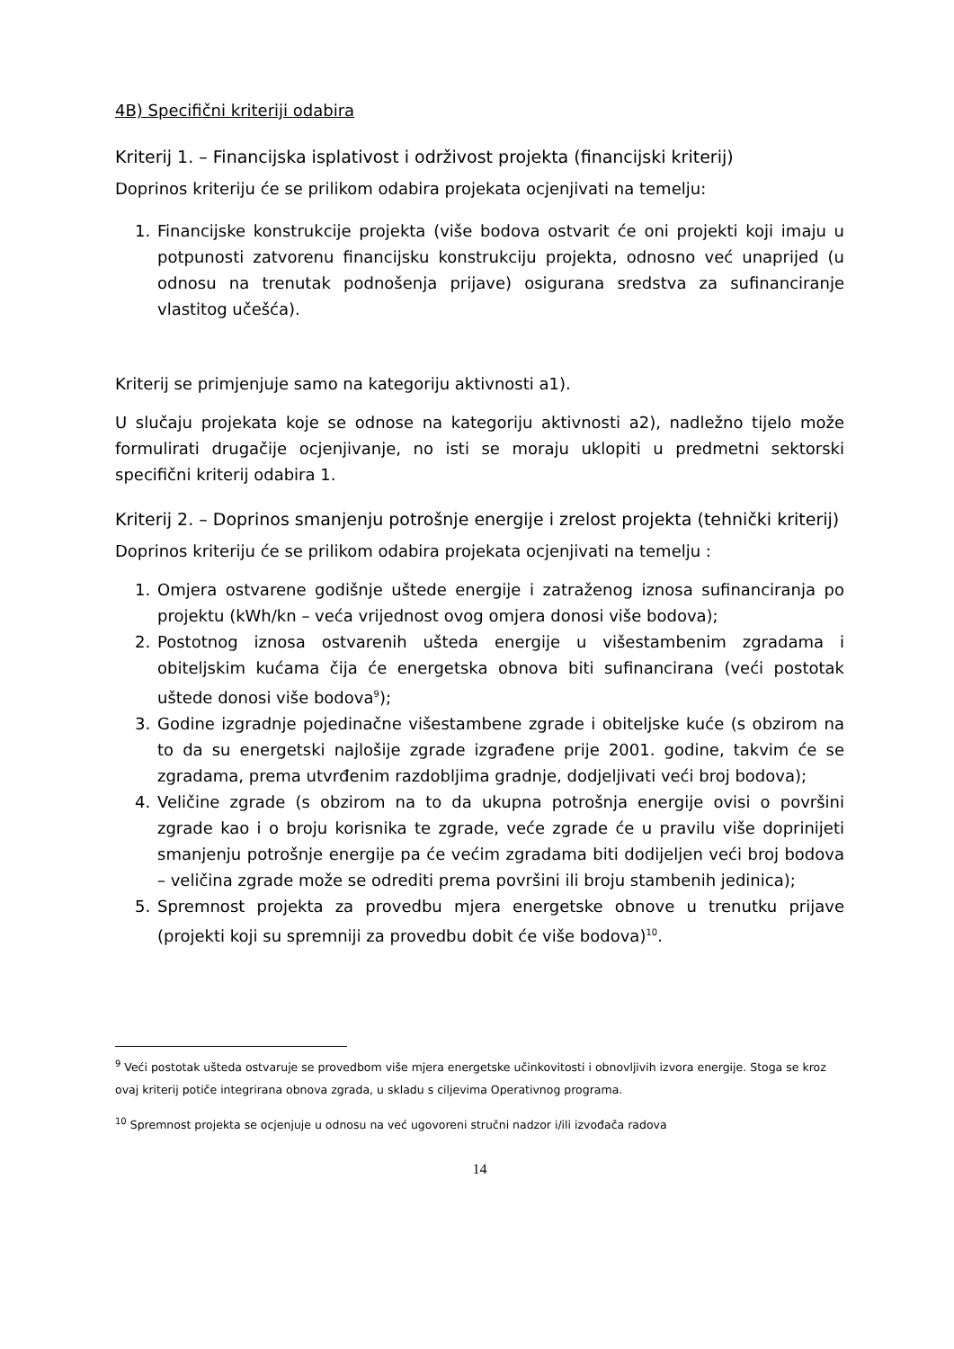4B) Specifični kriteriji odabira
Kriterij 1. – Financijska isplativost i održivost projekta (financijski kriterij)
Doprinos kriteriju će se prilikom odabira projekata ocjenjivati na temelju:
1. Financijske konstrukcije projekta (više bodova ostvarit će oni projekti koji imaju u potpunosti zatvorenu financijsku konstrukciju projekta, odnosno već unaprijed (u odnosu na trenutak podnošenja prijave) osigurana sredstva za sufinanciranje vlastitog učešća).
Kriterij se primjenjuje samo na kategoriju aktivnosti a1).
U slučaju projekata koje se odnose na kategoriju aktivnosti a2), nadležno tijelo može formulirati drugačije ocjenjivanje, no isti se moraju uklopiti u predmetni sektorski specifični kriterij odabira 1.
Kriterij 2. – Doprinos smanjenju potrošnje energije i zrelost projekta (tehnički kriterij)
Doprinos kriteriju će se prilikom odabira projekata ocjenjivati na temelju :
1. Omjera ostvarene godišnje uštede energije i zatraženog iznosa sufinanciranja po projektu (kWh/kn – veća vrijednost ovog omjera donosi više bodova);
2. Postotnog iznosa ostvarenih ušteda energije u višestambenim zgradama i obiteljskim kućama čija će energetska obnova biti sufinancirana (veći postotak uštede donosi više bodova<sup>9</sup>);
3. Godine izgradnje pojedinačne višestambene zgrade i obiteljske kuće (s obzirom na to da su energetski najlošije zgrade izgrađene prije 2001. godine, takvim će se zgradama, prema utvrđenim razdobljima gradnje, dodjeljivati veći broj bodova);
4. Veličine zgrade (s obzirom na to da ukupna potrošnja energije ovisi o površini zgrade kao i o broju korisnika te zgrade, veće zgrade će u pravilu više doprinijeti smanjenju potrošnje energije pa će većim zgradama biti dodijeljen veći broj bodova – veličina zgrade može se odrediti prema površini ili broju stambenih jedinica);
5. Spremnost projekta za provedbu mjera energetske obnove u trenutku prijave (projekti koji su spremniji za provedbu dobit će više bodova)<sup>10</sup>.
<sup>9</sup> Veći postotak ušteda ostvaruje se provedbom više mjera energetske učinkovitosti i obnovljivih izvora energije. Stoga se kroz ovaj kriterij potiče integrirana obnova zgrada, u skladu s ciljevima Operativnog programa.
<sup>10</sup> Spremnost projekta se ocjenjuje u odnosu na već ugovoreni stručni nadzor i/ili izvođača radova
14